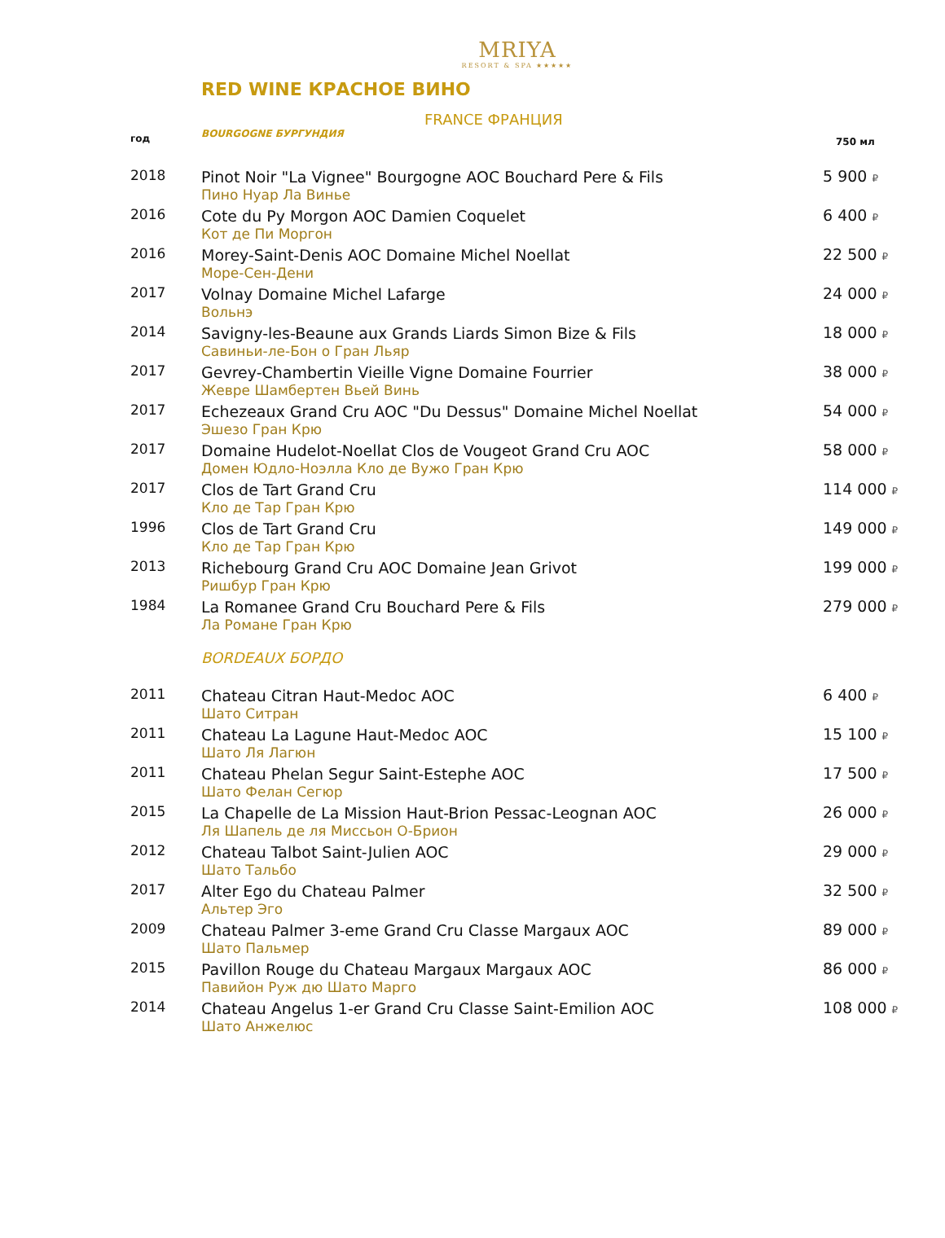MRIYA
RESORT & SPA ★★★★★
RED WINE КРАСНОЕ ВИНО
FRANCE ФРАНЦИЯ
| год | BOURGOGNE БУРГУНДИЯ | 750 мл |
| 2018 | Pinot Noir "La Vignee" Bourgogne AOC Bouchard Pere & Fils Пино Нуар Ла Винье | 5 900 ₽ |
| 2016 | Cote du Py Morgon AOC Damien Coquelet Кот де Пи Моргон | 6 400 ₽ |
| 2016 | Morey-Saint-Denis AOC Domaine Michel Noellat Море-Сен-Дени | 22 500 ₽ |
| 2017 | Volnay Domaine Michel Lafarge Вольнэ | 24 000 ₽ |
| 2014 | Savigny-les-Beaune aux Grands Liards Simon Bize & Fils Савиньи-ле-Бон о Гран Льяр | 18 000 ₽ |
| 2017 | Gevrey-Chambertin Vieille Vigne Domaine Fourrier Жевре Шамбертен Вьей Винь | 38 000 ₽ |
| 2017 | Echezeaux Grand Cru AOC "Du Dessus" Domaine Michel Noellat Эшезо Гран Крю | 54 000 ₽ |
| 2017 | Domaine Hudelot-Noellat Clos de Vougeot Grand Cru AOC Домен Юдло-Ноэлла Кло де Вужо Гран Крю | 58 000 ₽ |
| 2017 | Clos de Tart Grand Cru Кло де Тар Гран Крю | 114 000 ₽ |
| 1996 | Clos de Tart Grand Cru Кло де Тар Гран Крю | 149 000 ₽ |
| 2013 | Richebourg Grand Cru AOC Domaine Jean Grivot Ришбур Гран Крю | 199 000 ₽ |
| 1984 | La Romanee Grand Cru Bouchard Pere & Fils Ла Романе Гран Крю | 279 000 ₽ |
| | BORDEAUX БОРДО | |
| 2011 | Chateau Citran Haut-Medoc AOC Шато Ситран | 6 400 ₽ |
| 2011 | Chateau La Lagune Haut-Medoc AOC Шато Ля Лагюн | 15 100 ₽ |
| 2011 | Chateau Phelan Segur Saint-Estephe AOC Шато Фелан Сегюр | 17 500 ₽ |
| 2015 | La Chapelle de La Mission Haut-Brion Pessac-Leognan AOC Ля Шапель де ля Миссьон О-Брион | 26 000 ₽ |
| 2012 | Chateau Talbot Saint-Julien AOC Шато Тальбо | 29 000 ₽ |
| 2017 | Alter Ego du Chateau Palmer Альтер Эго | 32 500 ₽ |
| 2009 | Chateau Palmer 3-eme Grand Cru Classe Margaux AOC Шато Пальмер | 89 000 ₽ |
| 2015 | Pavillon Rouge du Chateau Margaux Margaux AOC Павийон Руж дю Шато Марго | 86 000 ₽ |
| 2014 | Chateau Angelus 1-er Grand Cru Classe Saint-Emilion AOC Шато Анжелюс | 108 000 ₽ |